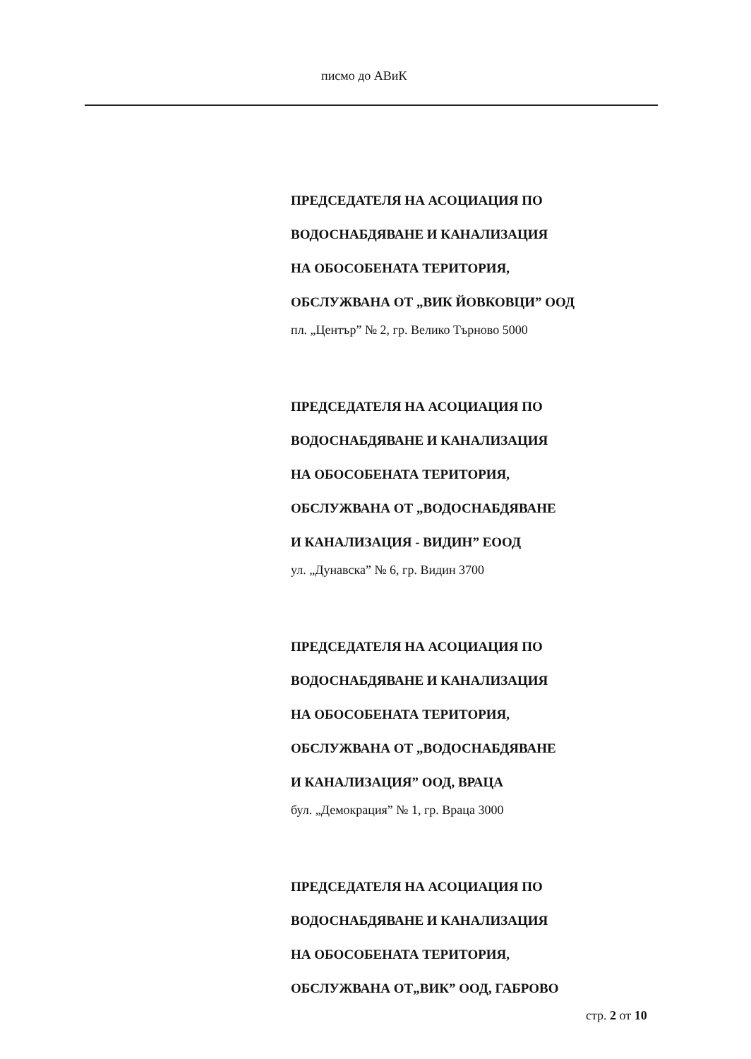писмо до АВиК
ПРЕДСЕДАТЕЛЯ НА АСОЦИАЦИЯ ПО
ВОДОСНАБДЯВАНЕ И КАНАЛИЗАЦИЯ
НА ОБОСОБЕНАТА ТЕРИТОРИЯ,
ОБСЛУЖВАНА ОТ „ВИК ЙОВКОВЦИ” ООД
пл. „Център” № 2, гр. Велико Търново 5000
ПРЕДСЕДАТЕЛЯ НА АСОЦИАЦИЯ ПО
ВОДОСНАБДЯВАНЕ И КАНАЛИЗАЦИЯ
НА ОБОСОБЕНАТА ТЕРИТОРИЯ,
ОБСЛУЖВАНА ОТ „ВОДОСНАБДЯВАНЕ
И КАНАЛИЗАЦИЯ - ВИДИН” ЕООД
ул. „Дунавска” № 6, гр. Видин 3700
ПРЕДСЕДАТЕЛЯ НА АСОЦИАЦИЯ ПО
ВОДОСНАБДЯВАНЕ И КАНАЛИЗАЦИЯ
НА ОБОСОБЕНАТА ТЕРИТОРИЯ,
ОБСЛУЖВАНА ОТ „ВОДОСНАБДЯВАНЕ
И КАНАЛИЗАЦИЯ” ООД, ВРАЦА
бул. „Демокрация” № 1, гр. Враца 3000
ПРЕДСЕДАТЕЛЯ НА АСОЦИАЦИЯ ПО
ВОДОСНАБДЯВАНЕ И КАНАЛИЗАЦИЯ
НА ОБОСОБЕНАТА ТЕРИТОРИЯ,
ОБСЛУЖВАНА ОТ„ВИК” ООД, ГАБРОВО
стр. 2 от 10